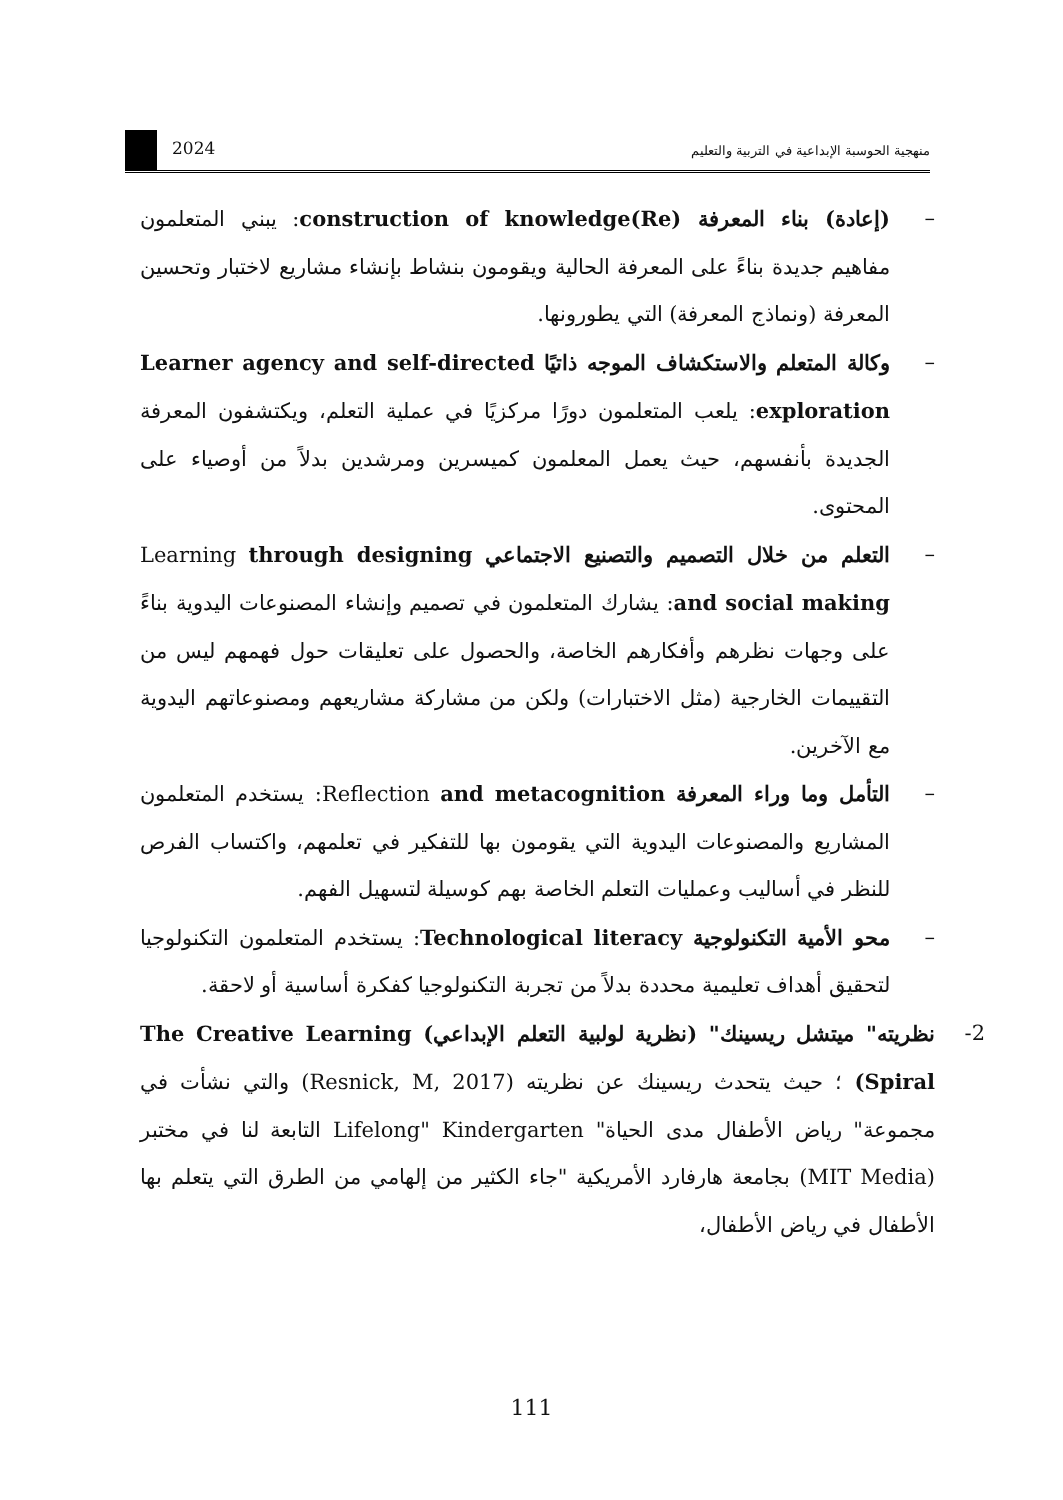2024
منهجية الحوسبة الإبداعية في التربية والتعليم
–
(إعادة) بناء المعرفة (Re)construction of knowledge: يبني المتعلمون مفاهيم جديدة بناءً على المعرفة الحالية ويقومون بنشاط بإنشاء مشاريع لاختبار وتحسين المعرفة (ونماذج المعرفة) التي يطورونها.
–
وكالة المتعلم والاستكشاف الموجه ذاتيًا Learner agency and self-directed exploration: يلعب المتعلمون دورًا مركزيًا في عملية التعلم، ويكتشفون المعرفة الجديدة بأنفسهم، حيث يعمل المعلمون كميسرين ومرشدين بدلاً من أوصياء على المحتوى.
–
التعلم من خلال التصميم والتصنيع الاجتماعي Learning through designing and social making: يشارك المتعلمون في تصميم وإنشاء المصنوعات اليدوية بناءً على وجهات نظرهم وأفكارهم الخاصة، والحصول على تعليقات حول فهمهم ليس من التقييمات الخارجية (مثل الاختبارات) ولكن من مشاركة مشاريعهم ومصنوعاتهم اليدوية مع الآخرين.
–
التأمل وما وراء المعرفة Reflection and metacognition: يستخدم المتعلمون المشاريع والمصنوعات اليدوية التي يقومون بها للتفكير في تعلمهم، واكتساب الفرص للنظر في أساليب وعمليات التعلم الخاصة بهم كوسيلة لتسهيل الفهم.
–
محو الأمية التكنولوجية Technological literacy: يستخدم المتعلمون التكنولوجيا لتحقيق أهداف تعليمية محددة بدلاً من تجربة التكنولوجيا كفكرة أساسية أو لاحقة.
2-
نظريته" ميتشل ريسينك" (نظرية لولبية التعلم الإبداعي) The Creative Learning Spiral) ؛ حيث يتحدث ريسينك عن نظريته (Resnick, M, 2017) والتي نشأت في مجموعة" رياض الأطفال مدى الحياة" Lifelong" Kindergarten التابعة لنا في مختبر (MIT Media) بجامعة هارفارد الأمريكية "جاء الكثير من إلهامي من الطرق التي يتعلم بها الأطفال في رياض الأطفال،
111